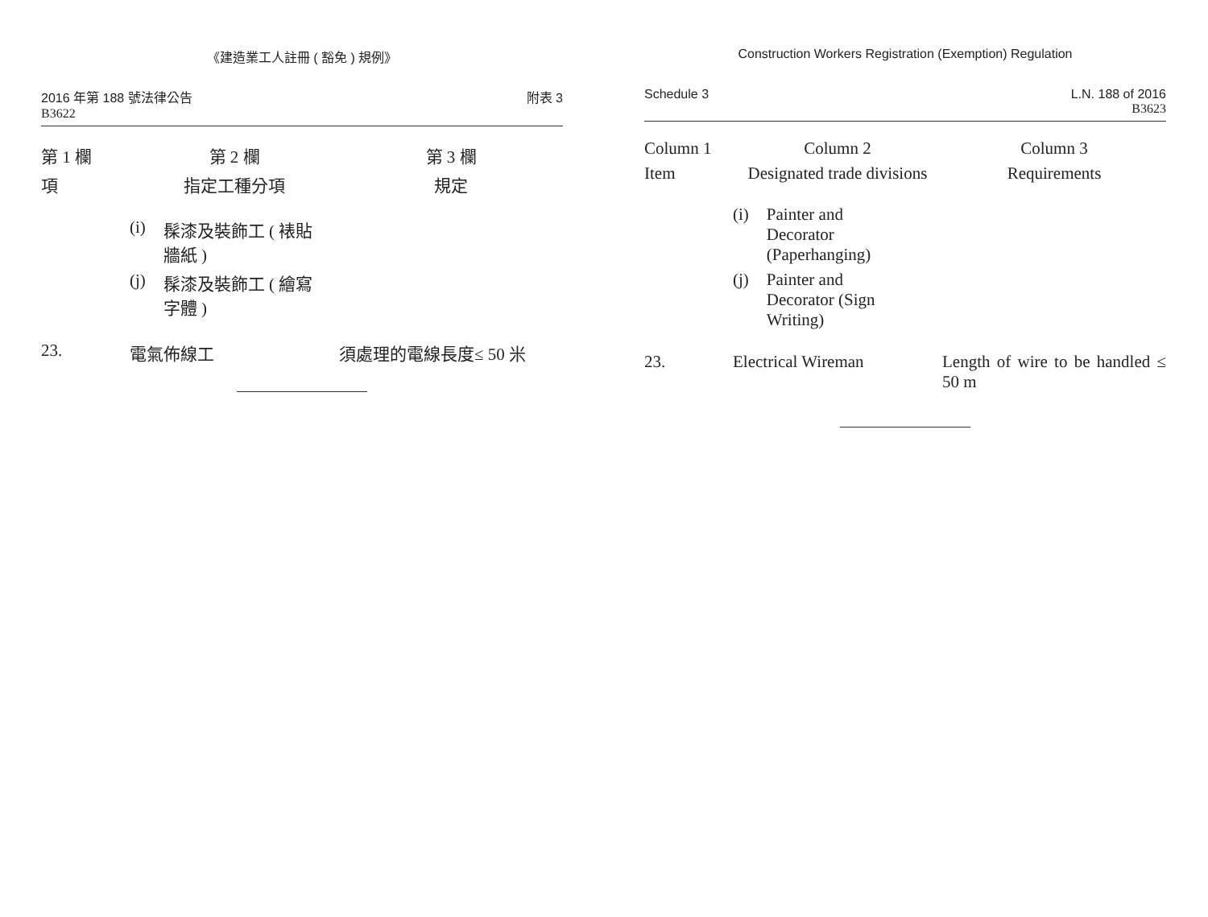《建造業工人註冊 ( 豁免 ) 規例》
2016 年第 188 號法律公告
B3622
附表 3
| 第 1 欄 | 第 2 欄 | 第 3 欄 |
| --- | --- | --- |
| 項 | 指定工種分項 | 規定 |
| | (i) 髹漆及裝飾工 ( 裱貼 牆紙 ) (j) 髹漆及裝飾工 ( 繪寫 字體 ) | |
| 23. | 電氣佈線工 | 須處理的電線長度≤ 50 米 |
Construction Workers Registration (Exemption) Regulation
Schedule 3 L.N. 188 of 2016
B3623
| Column 1 | Column 2 | Column 3 |
| --- | --- | --- |
| Item | Designated trade divisions | Requirements |
| | (i) Painter and Decorator (Paperhanging) (j) Painter and Decorator (Sign Writing) | |
| 23. | Electrical Wireman | Length of wire to be handled ≤ 50 m |